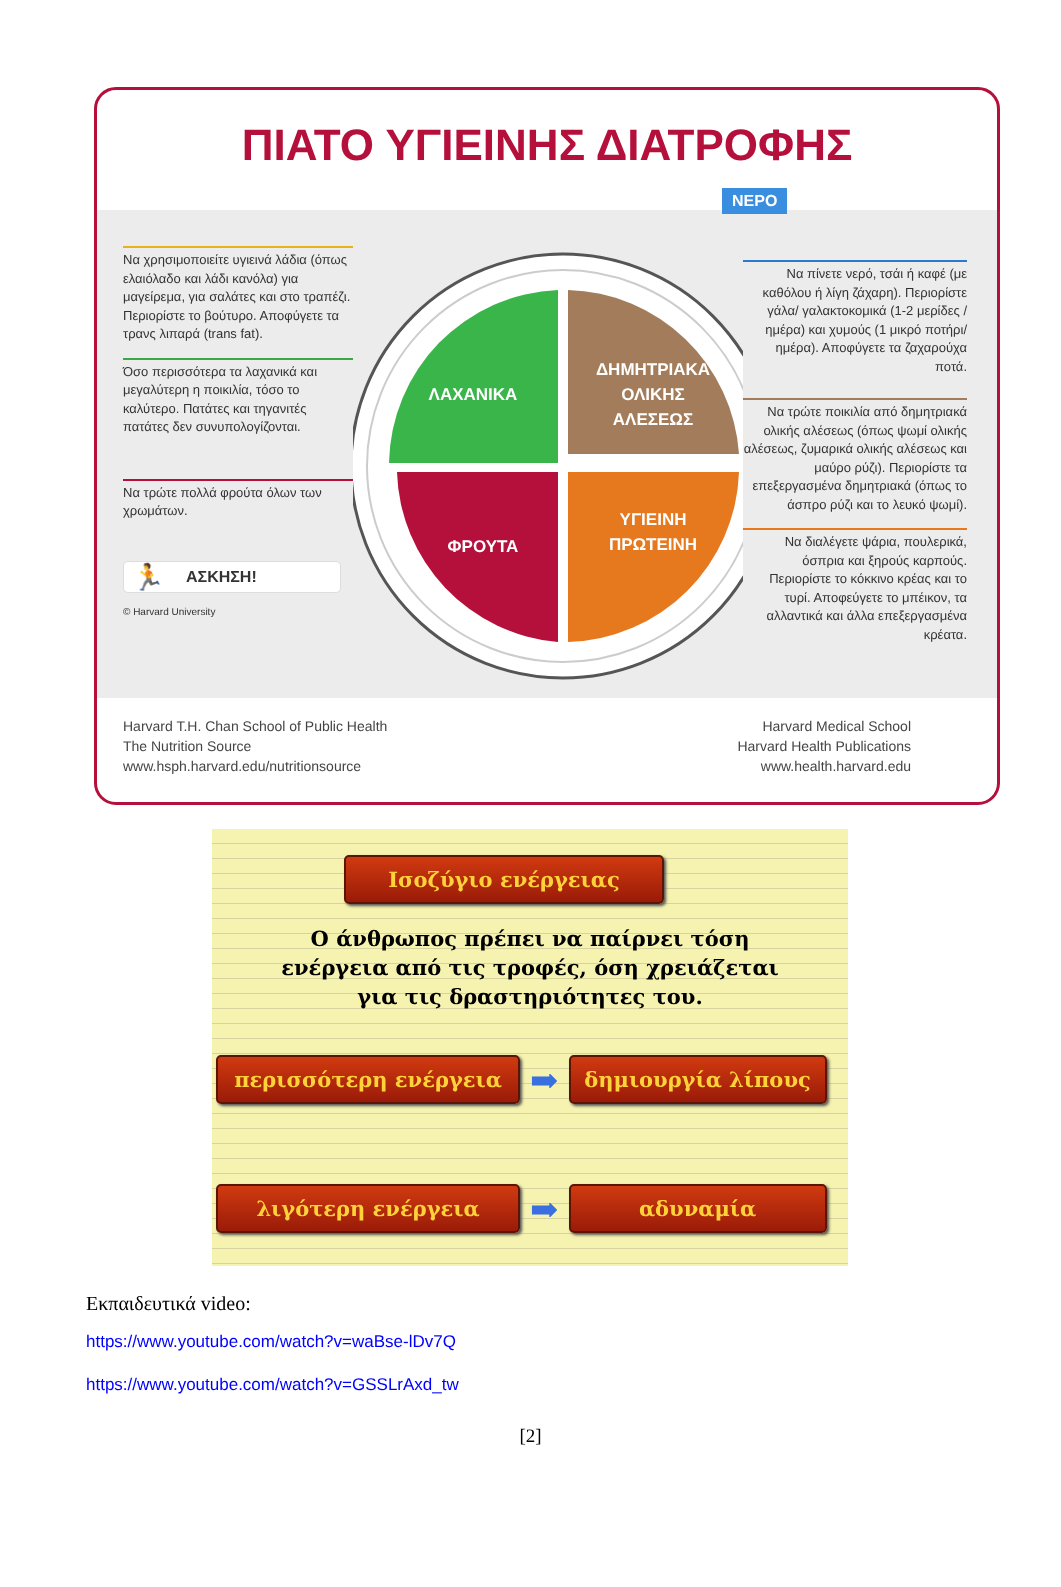ΠΙΑΤΟ ΥΓΙΕΙΝΗΣ ΔΙΑΤΡΟΦΗΣ
Να χρησιμοποιείτε υγιεινά λάδια (όπως ελαιόλαδο και λάδι κανόλα) για μαγείρεμα, για σαλάτες και στο τραπέζι. Περιορίστε το βούτυρο. Αποφύγετε τα τρανς λιπαρά (trans fat).
Όσο περισσότερα τα λαχανικά και μεγαλύτερη η ποικιλία, τόσο το καλύτερο. Πατάτες και τηγανιτές πατάτες δεν συνυπολογίζονται.
Να τρώτε πολλά φρούτα όλων των χρωμάτων.
🏃 ΑΣΚΗΣΗ!
© Harvard University
ΛΑΧΑΝΙΚΑ
ΦΡΟΥΤΑ
ΔΗΜΗΤΡΙΑΚΑ
ΟΛΙΚΗΣ
ΑΛΕΣΕΩΣ
ΥΓΙΕΙΝΗ
ΠΡΩΤΕΙΝΗ
Να πίνετε νερό, τσάι ή καφέ (με καθόλου ή λίγη ζάχαρη). Περιορίστε γάλα/ γαλακτοκομικά (1-2 μερίδες /ημέρα) και χυμούς (1 μικρό ποτήρι/ημέρα). Αποφύγετε τα ζαχαρούχα ποτά.
Να τρώτε ποικιλία από δημητριακά ολικής αλέσεως (όπως ψωμί ολικής αλέσεως, ζυμαρικά ολικής αλέσεως και μαύρο ρύζι). Περιορίστε τα επεξεργασμένα δημητριακά (όπως το άσπρο ρύζι και το λευκό ψωμί).
Να διαλέγετε ψάρια, πουλερικά, όσπρια και ξηρούς καρπούς. Περιορίστε το κόκκινο κρέας και το τυρί. Αποφεύγετε το μπέικον, τα αλλαντικά και άλλα επεξεργασμένα κρέατα.
Harvard T.H. Chan School of Public Health
The Nutrition Source
www.hsph.harvard.edu/nutritionsource
Harvard Medical School
Harvard Health Publications
www.health.harvard.edu
ΝΕΡΟ
Ισοζύγιο ενέργειας
Ο άνθρωπος πρέπει να παίρνει τόση
ενέργεια από τις τροφές, όση χρειάζεται
για τις δραστηριότητες του.
περισσότερη ενέργεια
➡
δημιουργία λίπους
λιγότερη ενέργεια
➡
αδυναμία
Εκπαιδευτικά video:
https://www.youtube.com/watch?v=waBse-lDv7Q
https://www.youtube.com/watch?v=GSSLrAxd_tw
[2]